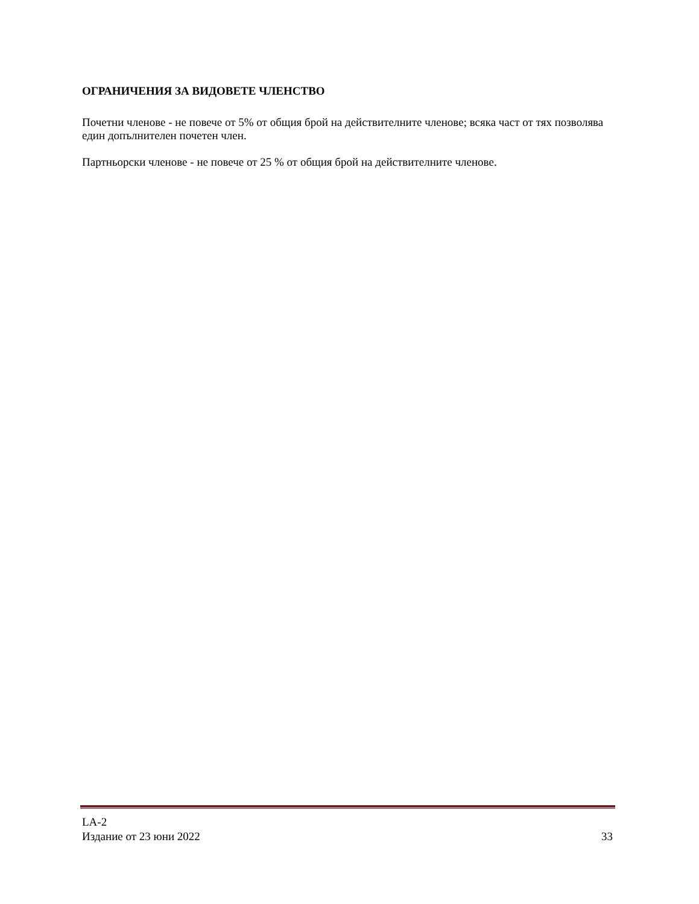ОГРАНИЧЕНИЯ ЗА ВИДОВЕТЕ ЧЛЕНСТВО
Почетни членове - не повече от 5% от общия брой на действителните членове; всяка част от тях позволява един допълнителен почетен член.
Партньорски членове - не повече от 25 % от общия брой на действителните членове.
LA-2
Издание от 23 юни 2022
33